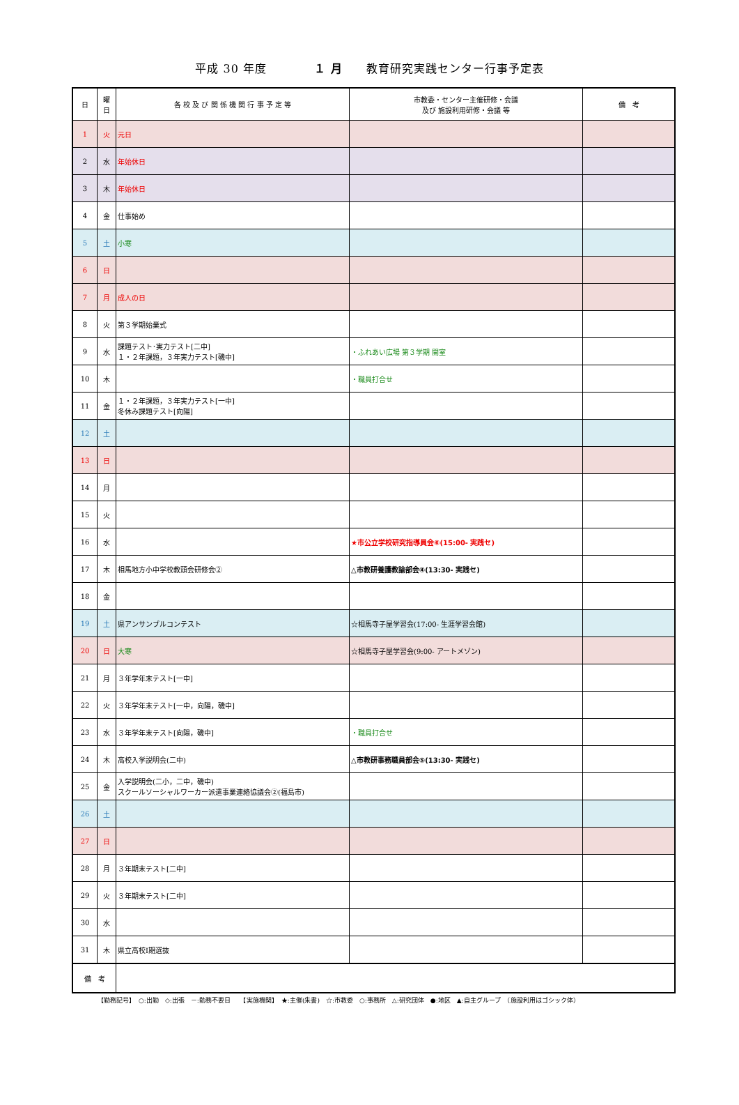平成 30 年度　　　　１ 月　　教育研究実践センター行事予定表
| 日 | 曜 日 | 各 校 及 び 関 係 機 関 行 事 予 定 等 | 市教委・センター主催研修・会議 及び 施設利用研修・会議 等 | 備 考 |
| --- | --- | --- | --- | --- |
| 1 | 火 | 元日 | | |
| 2 | 水 | 年始休日 | | |
| 3 | 木 | 年始休日 | | |
| 4 | 金 | 仕事始め | | |
| 5 | 土 | 小寒 | | |
| 6 | 日 | | | |
| 7 | 月 | 成人の日 | | |
| 8 | 火 | 第３学期始業式 | | |
| 9 | 水 | 課題テスト･実力テスト[二中] １・２年課題，３年実力テスト[磯中] | ・ふれあい広場 第３学期 開室 | |
| 10 | 木 | | ・職員打合せ | |
| 11 | 金 | １・２年課題，３年実力テスト[一中] 冬休み課題テスト[向陽] | | |
| 12 | 土 | | | |
| 13 | 日 | | | |
| 14 | 月 | | | |
| 15 | 火 | | | |
| 16 | 水 | | ★市公立学校研究指導員会⑥(15:00- 実践セ) | |
| 17 | 木 | 相馬地方小中学校教頭会研修会② | △市教研養護教諭部会④(13:30- 実践セ) | |
| 18 | 金 | | | |
| 19 | 土 | 県アンサンブルコンテスト | ☆相馬寺子屋学習会(17:00- 生涯学習会館) | |
| 20 | 日 | 大寒 | ☆相馬寺子屋学習会(9:00- アートメゾン) | |
| 21 | 月 | ３年学年末テスト[一中] | | |
| 22 | 火 | ３年学年末テスト[一中，向陽，磯中] | | |
| 23 | 水 | ３年学年末テスト[向陽，磯中] | ・職員打合せ | |
| 24 | 木 | 高校入学説明会(二中) | △市教研事務職員部会⑤(13:30- 実践セ) | |
| 25 | 金 | 入学説明会(二小，二中，磯中) スクールソーシャルワーカー派遣事業連絡協議会②(福島市) | | |
| 26 | 土 | | | |
| 27 | 日 | | | |
| 28 | 月 | ３年期末テスト[二中] | | |
| 29 | 火 | ３年期末テスト[二中] | | |
| 30 | 水 | | | |
| 31 | 木 | 県立高校Ⅰ期選抜 | | |
| 備 考 | | | | |
【勤務記号】　○:出勤　◇:出張　－:勤務不要日　　【実施機関】　★:主催(朱書)　☆:市教委　○:事務所　△:研究団体　●:地区　▲:自主グループ　（施設利用はゴシック体）